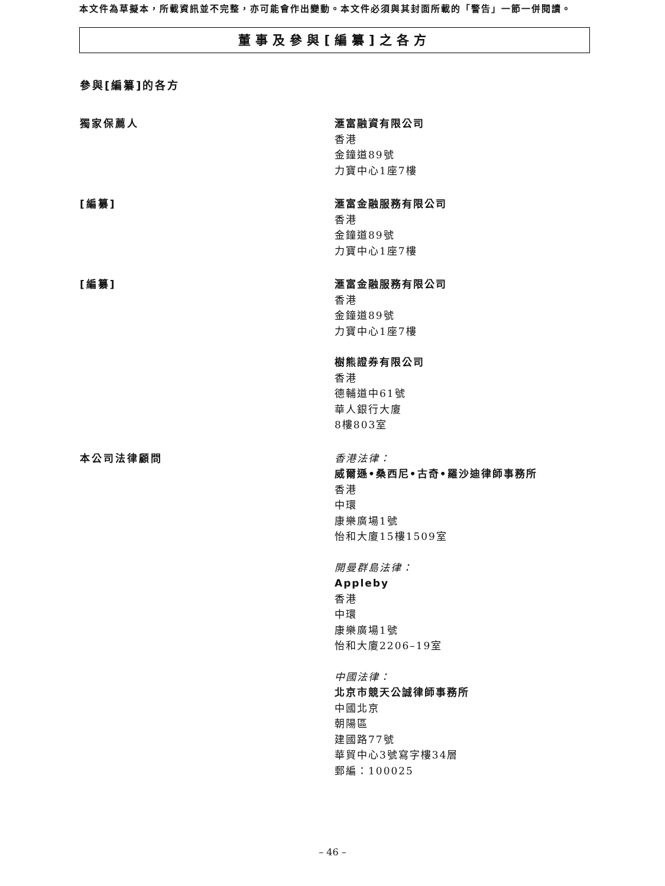本文件為草擬本，所載資訊並不完整，亦可能會作出變動。本文件必須與其封面所載的「警告」一節一併閱讀。
董事及參與[編纂]之各方
參與[編纂]的各方
獨家保薦人 滙富融資有限公司
香港
金鐘道89號
力寶中心1座7樓
[編纂] 滙富金融服務有限公司
香港
金鐘道89號
力寶中心1座7樓
[編纂] 滙富金融服務有限公司
香港
金鐘道89號
力寶中心1座7樓
樹熊證券有限公司
香港
德輔道中61號
華人銀行大廈
8樓803室
本公司法律顧問 香港法律：
威爾遜•桑西尼•古奇•羅沙迪律師事務所
香港
中環
康樂廣場1號
怡和大廈15樓1509室
開曼群島法律：
Appleby
香港
中環
康樂廣場1號
怡和大廈2206–19室
中國法律：
北京市競天公誠律師事務所
中國北京
朝陽區
建國路77號
華貿中心3號寫字樓34層
郵編：100025
– 46 –